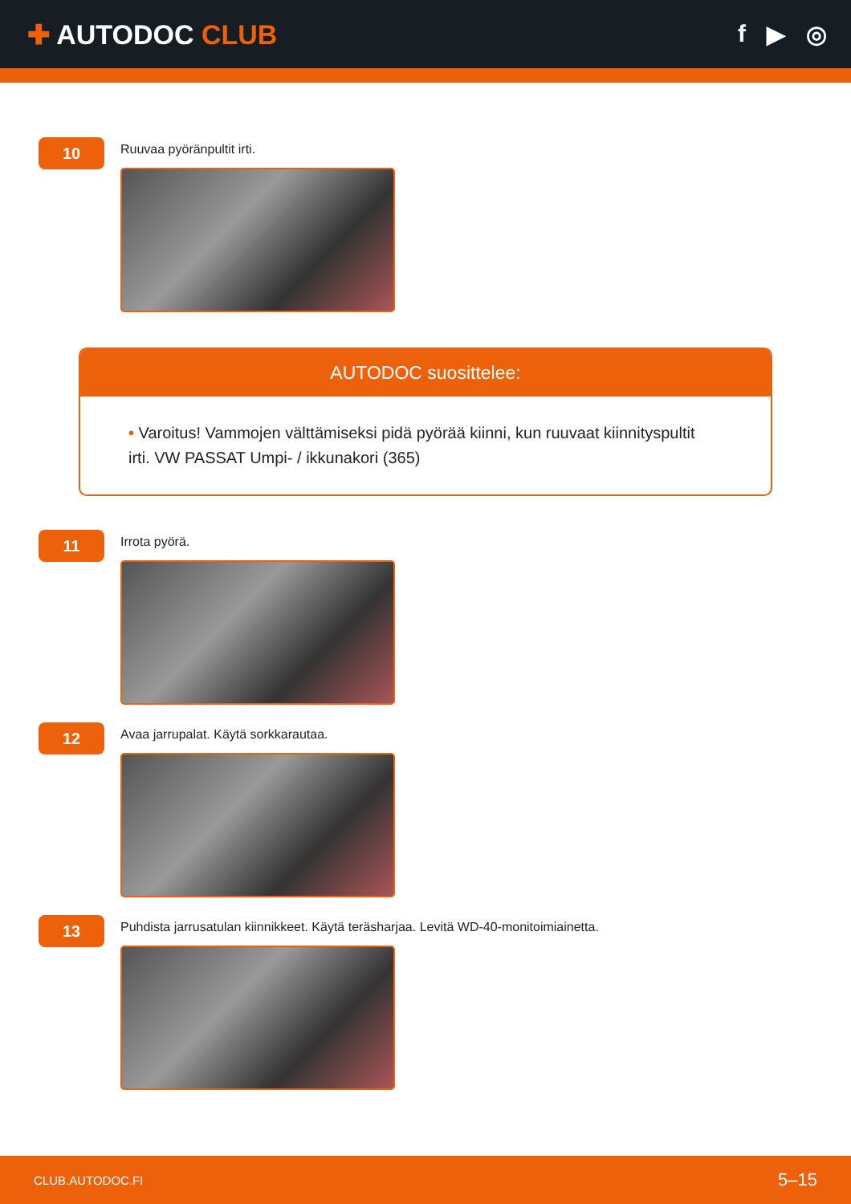✚ AUTODOC CLUB f ▶ ◎
10
Ruuvaa pyöränpultit irti.
AUTODOC suosittelee:
• Varoitus! Vammojen välttämiseksi pidä pyörää kiinni, kun ruuvaat kiinnityspultit irti. VW PASSAT Umpi- / ikkunakori (365)
11
Irrota pyörä.
12
Avaa jarrupalat. Käytä sorkkarautaa.
13
Puhdista jarrusatulan kiinnikkeet. Käytä teräsharjaa. Levitä WD-40-monitoimiainetta.
CLUB.AUTODOC.FI 5–15